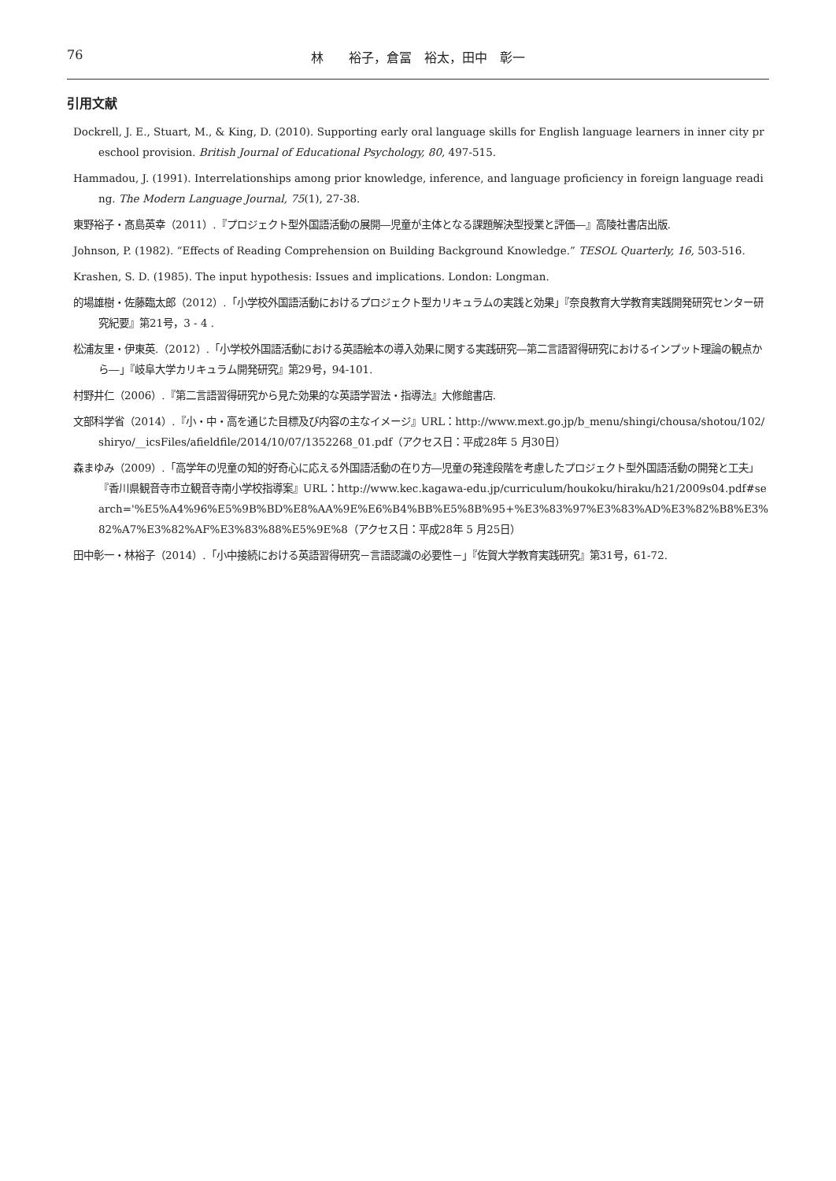76 林　　裕子，倉冨　裕太，田中　彰一
引用文献
Dockrell, J. E., Stuart, M., & King, D. (2010). Supporting early oral language skills for English language learners in inner city preschool provision. British Journal of Educational Psychology, 80, 497-515.
Hammadou, J. (1991). Interrelationships among prior knowledge, inference, and language proficiency in foreign language reading. The Modern Language Journal, 75(1), 27-38.
東野裕子・髙島英幸（2011）.『プロジェクト型外国語活動の展開―児童が主体となる課題解決型授業と評価―』高陵社書店出版.
Johnson, P. (1982). “Effects of Reading Comprehension on Building Background Knowledge.” TESOL Quarterly, 16, 503-516.
Krashen, S. D. (1985). The input hypothesis: Issues and implications. London: Longman.
的場雄樹・佐藤臨太郎（2012）.「小学校外国語活動におけるプロジェクト型カリキュラムの実践と効果」『奈良教育大学教育実践開発研究センター研究紀要』第21号，3 - 4 .
松浦友里・伊東英.（2012）.「小学校外国語活動における英語絵本の導入効果に関する実践研究―第二言語習得研究におけるインプット理論の観点から―」『岐阜大学カリキュラム開発研究』第29号，94‑101.
村野井仁（2006）.『第二言語習得研究から見た効果的な英語学習法・指導法』大修館書店.
文部科学省（2014）.『小・中・高を通じた目標及び内容の主なイメージ』URL：http://www.mext.go.jp/b_menu/shingi/chousa/shotou/102/shiryo/__icsFiles/afieldfile/2014/10/07/1352268_01.pdf（アクセス日：平成28年 5 月30日）
森まゆみ（2009）.「高学年の児童の知的好奇心に応える外国語活動の在り方―児童の発達段階を考慮したプロジェクト型外国語活動の開発と工夫」『香川県観音寺市立観音寺南小学校指導案』URL：http://www.kec.kagawa-edu.jp/curriculum/houkoku/hiraku/h21/2009s04.pdf#search='%E5%A4%96%E5%9B%BD%E8%AA%9E%E6%B4%BB%E5%8B%95+%E3%83%97%E3%83%AD%E3%82%B8%E3%82%A7%E3%82%AF%E3%83%88%E5%9E%8（アクセス日：平成28年 5 月25日）
田中彰一・林裕子（2014）.「小中接続における英語習得研究－言語認識の必要性－」『佐賀大学教育実践研究』第31号，61‑72.